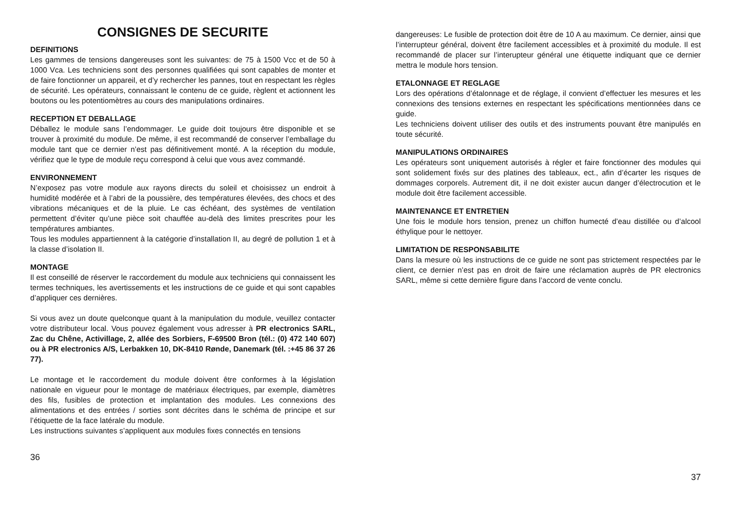CONSIGNES DE SECURITE
DEFINITIONS
Les gammes de tensions dangereuses sont les suivantes: de 75 à 1500 Vcc et de 50 à 1000 Vca. Les techniciens sont des personnes qualifiées qui sont capables de monter et de faire fonctionner un appareil, et d’y rechercher les pannes, tout en respectant les règles de sécurité. Les opérateurs, connaissant le contenu de ce guide, règlent et actionnent les boutons ou les potentiomètres au cours des manipulations ordinaires.
RECEPTION ET DEBALLAGE
Déballez le module sans l’endommager. Le guide doit toujours être disponible et se trouver à proximité du module. De même, il est recommandé de conserver l’emballage du module tant que ce dernier n’est pas définitivement monté. A la réception du module, vérifiez que le type de module reçu correspond à celui que vous avez commandé.
ENVIRONNEMENT
N’exposez pas votre module aux rayons directs du soleil et choisissez un endroit à humidité modérée et à l’abri de la poussière, des températures élevées, des chocs et des vibrations mécaniques et de la pluie. Le cas échéant, des systèmes de ventilation permettent d’éviter qu’une pièce soit chauffée au-delà des limites prescrites pour les températures ambiantes.
Tous les modules appartiennent à la catégorie d’installation II, au degré de pollution 1 et à la classe d’isolation II.
MONTAGE
Il est conseillé de réserver le raccordement du module aux techniciens qui connaissent les termes techniques, les avertissements et les instructions de ce guide et qui sont capables d’appliquer ces dernières.
Si vous avez un doute quelconque quant à la manipulation du module, veuillez contacter votre distributeur local. Vous pouvez également vous adresser à PR electronics SARL, Zac du Chêne, Activillage, 2, allée des Sorbiers, F-69500 Bron (tél.: (0) 472 140 607) ou à PR electronics A/S, Lerbakken 10, DK-8410 Rønde, Danemark (tél. :+45 86 37 26 77).
Le montage et le raccordement du module doivent être conformes à la législation nationale en vigueur pour le montage de matériaux électriques, par exemple, diamètres des fils, fusibles de protection et implantation des modules. Les connexions des alimentations et des entrées / sorties sont décrites dans le schéma de principe et sur l’étiquette de la face latérale du module.
Les instructions suivantes s’appliquent aux modules fixes connectés en tensions
36
dangereuses: Le fusible de protection doit être de 10 A au maximum. Ce dernier, ainsi que l’interrupteur général, doivent être facilement accessibles et à proximité du module. Il est recommandé de placer sur l’interupteur général une étiquette indiquant que ce dernier mettra le module hors tension.
ETALONNAGE ET REGLAGE
Lors des opérations d’étalonnage et de réglage, il convient d’effectuer les mesures et les connexions des tensions externes en respectant les spécifications mentionnées dans ce guide.
Les techniciens doivent utiliser des outils et des instruments pouvant être manipulés en toute sécurité.
MANIPULATIONS ORDINAIRES
Les opérateurs sont uniquement autorisés à régler et faire fonctionner des modules qui sont solidement fixés sur des platines des tableaux, ect., afin d’écarter les risques de dommages corporels. Autrement dit, il ne doit exister aucun danger d’électrocution et le module doit être facilement accessible.
MAINTENANCE ET ENTRETIEN
Une fois le module hors tension, prenez un chiffon humecté d’eau distillée ou d’alcool éthylique pour le nettoyer.
LIMITATION DE RESPONSABILITE
Dans la mesure où les instructions de ce guide ne sont pas strictement respectées par le client, ce dernier n’est pas en droit de faire une réclamation auprès de PR electronics SARL, même si cette dernière figure dans l’accord de vente conclu.
37